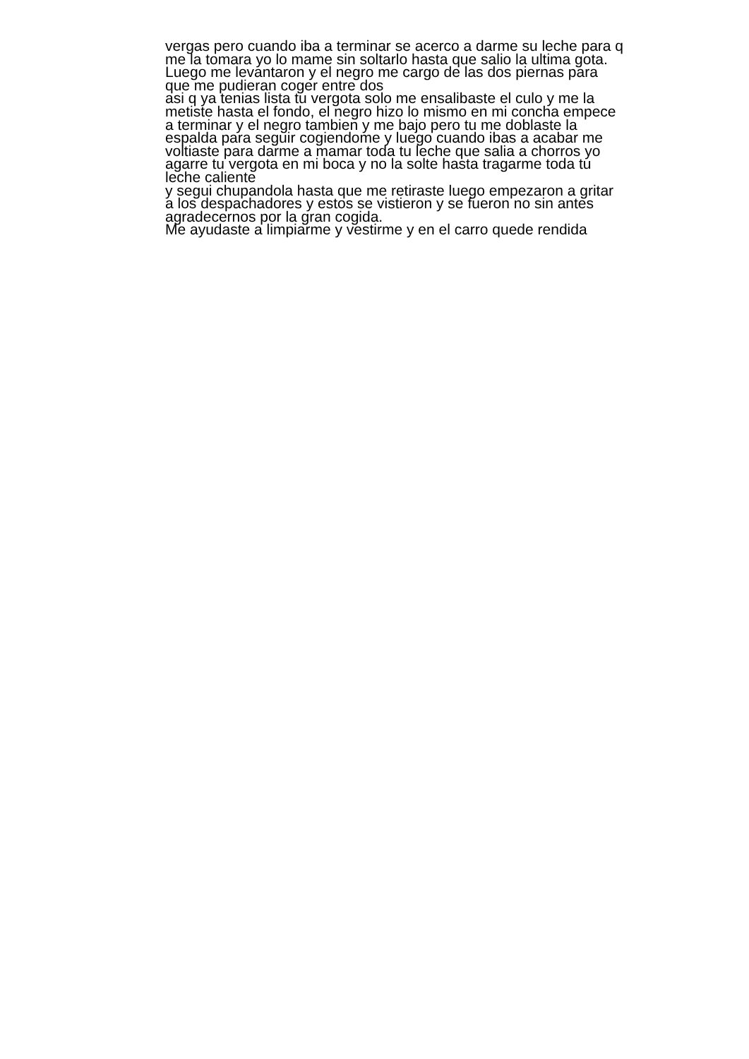vergas pero cuando iba a terminar se acerco a darme su leche para q
me la tomara yo lo mame sin soltarlo hasta que salio la ultima gota.
Luego me levantaron y el negro me cargo de las dos piernas para
que me pudieran coger entre dos
asi q ya tenias lista tu vergota solo me ensalibaste el culo y me la
metiste hasta el fondo, el negro hizo lo mismo en mi concha empece
a terminar y el negro tambien y me bajo pero tu me doblaste la
espalda para seguir cogiendome y luego cuando ibas a acabar me
voltiaste para darme a mamar toda tu leche que salia a chorros yo
agarre tu vergota en mi boca y no la solte hasta tragarme toda tu
leche caliente
y segui chupandola hasta que me retiraste luego empezaron a gritar
a los despachadores y estos se vistieron y se fueron no sin antes
agradecernos por la gran cogida.
Me ayudaste a limpiarme y vestirme y en el carro quede rendida